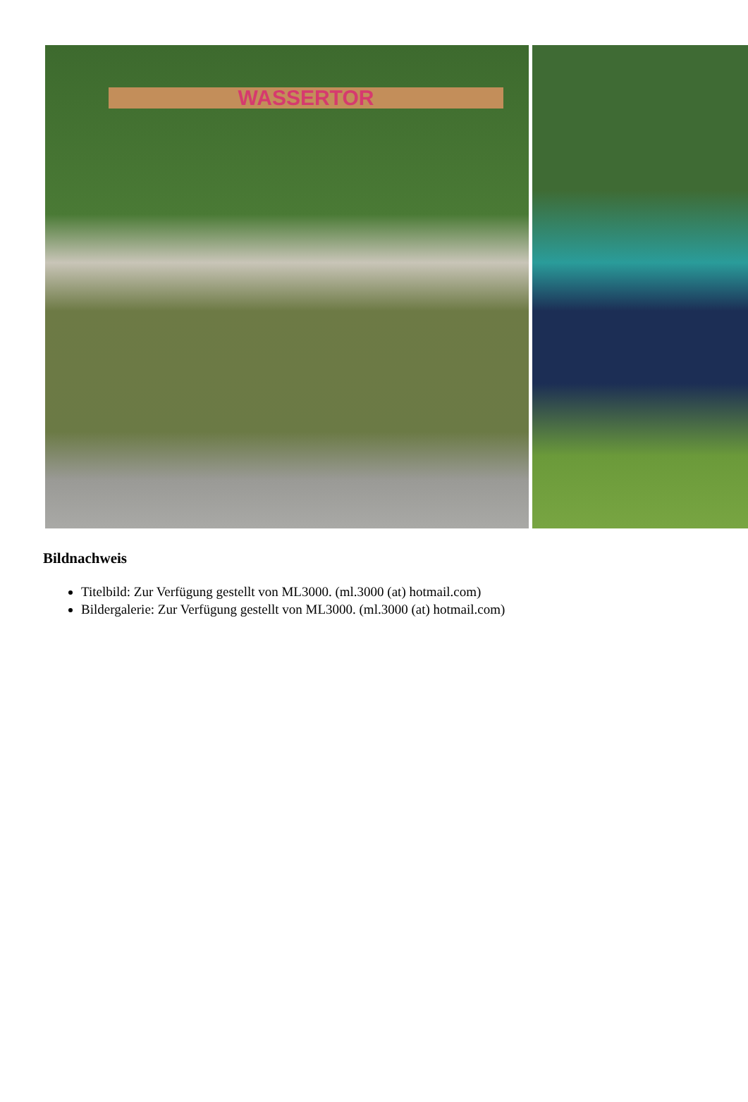WASSERTOR
Bildnachweis
Titelbild: Zur Verfügung gestellt von ML3000. (ml.3000 (at) hotmail.com)
Bildergalerie: Zur Verfügung gestellt von ML3000. (ml.3000 (at) hotmail.com)